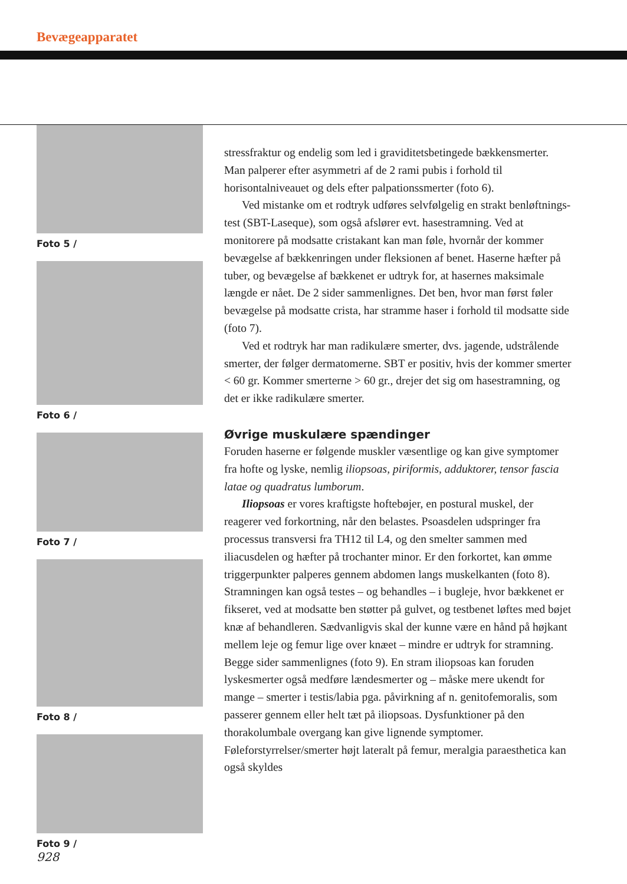Bevægeapparatet
Foto 5 /
Foto 6 /
Foto 7 /
Foto 8 /
Foto 9 /
stressfraktur og endelig som led i graviditetsbetingede bækkensmerter. Man palperer efter asymmetri af de 2 rami pubis i forhold til horisontalniveauet og dels efter palpationssmerter (foto 6).
Ved mistanke om et rodtryk udføres selvfølgelig en strakt benløftnings-test (SBT-Laseque), som også afslører evt. hasestramning. Ved at monitorere på modsatte cristakant kan man føle, hvornår der kommer bevægelse af bækkenringen under fleksionen af benet. Haserne hæfter på tuber, og bevægelse af bækkenet er udtryk for, at hasernes maksimale længde er nået. De 2 sider sammenlignes. Det ben, hvor man først føler bevægelse på modsatte crista, har stramme haser i forhold til modsatte side (foto 7).
Ved et rodtryk har man radikulære smerter, dvs. jagende, udstrålende smerter, der følger dermatomerne. SBT er positiv, hvis der kommer smerter < 60 gr. Kommer smerterne > 60 gr., drejer det sig om hasestramning, og det er ikke radikulære smerter.
Øvrige muskulære spændinger
Foruden haserne er følgende muskler væsentlige og kan give symptomer fra hofte og lyske, nemlig iliopsoas, piriformis, adduktorer, tensor fascia latae og quadratus lumborum.
Iliopsoas er vores kraftigste hoftebøjer, en postural muskel, der reagerer ved forkortning, når den belastes. Psoasdelen udspringer fra processus transversi fra TH12 til L4, og den smelter sammen med iliacusdelen og hæfter på trochanter minor. Er den forkortet, kan ømme triggerpunkter palperes gennem abdomen langs muskelkanten (foto 8). Stramningen kan også testes – og behandles – i bugleje, hvor bækkenet er fikseret, ved at modsatte ben støtter på gulvet, og testbenet løftes med bøjet knæ af behandleren. Sædvanligvis skal der kunne være en hånd på højkant mellem leje og femur lige over knæet – mindre er udtryk for stramning. Begge sider sammenlignes (foto 9). En stram iliopsoas kan foruden lyskesmerter også medføre lændesmerter og – måske mere ukendt for mange – smerter i testis/labia pga. påvirkning af n. genitofemoralis, som passerer gennem eller helt tæt på iliopsoas. Dysfunktioner på den thorakolumbale overgang kan give lignende symptomer. Føleforstyrrelser/smerter højt lateralt på femur, meralgia paraesthetica kan også skyldes
928